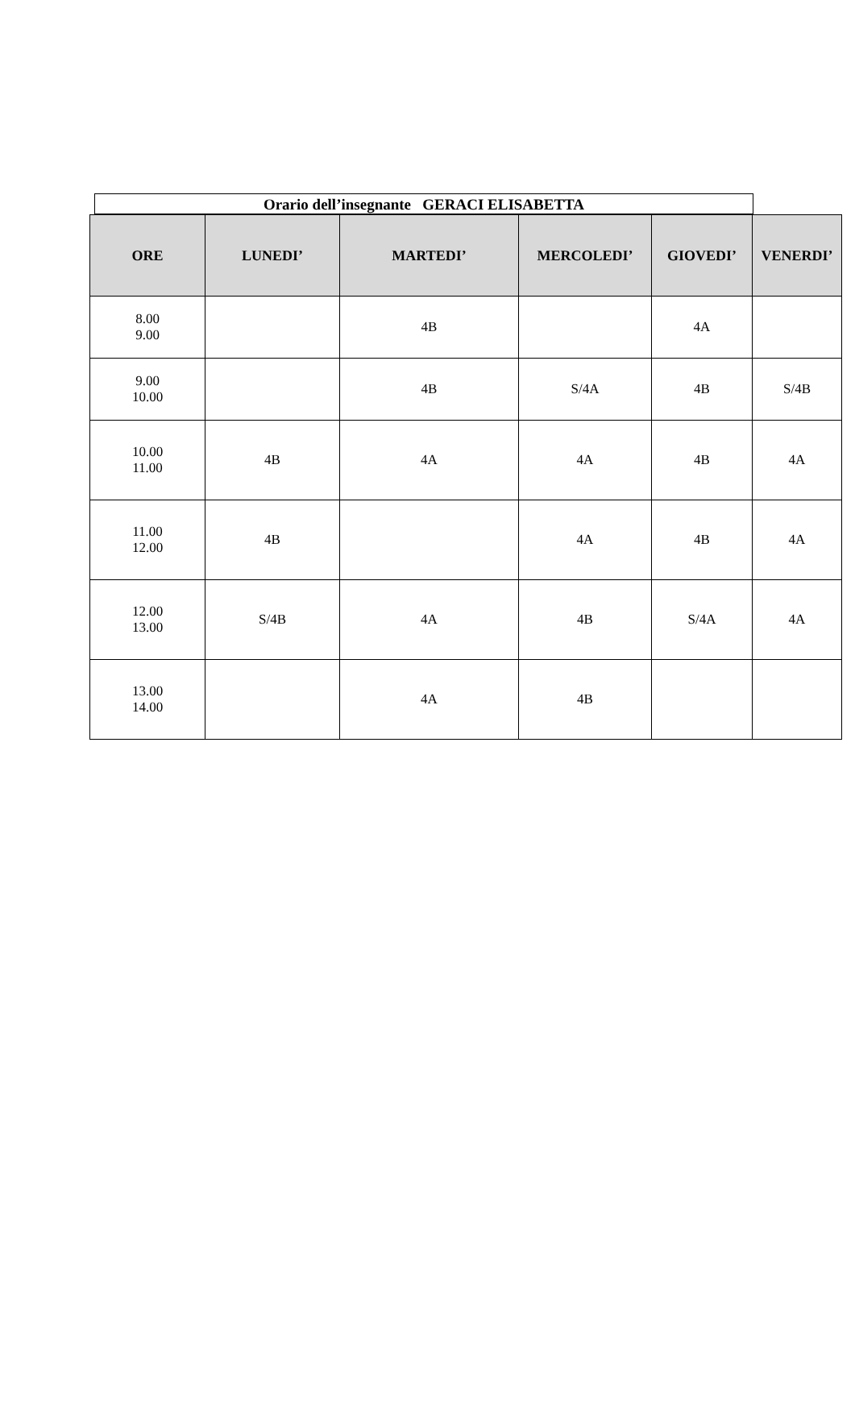Orario dell’insegnante GERACI ELISABETTA
| ORE | LUNEDI’ | MARTEDI’ | MERCOLEDI’ | GIOVEDI’ | VENERDI’ |
| --- | --- | --- | --- | --- | --- |
| 8.00 9.00 | | 4B | | 4A | |
| 9.00 10.00 | | 4B | S/4A | 4B | S/4B |
| 10.00 11.00 | 4B | 4A | 4A | 4B | 4A |
| 11.00 12.00 | 4B | | 4A | 4B | 4A |
| 12.00 13.00 | S/4B | 4A | 4B | S/4A | 4A |
| 13.00 14.00 | | 4A | 4B | | |